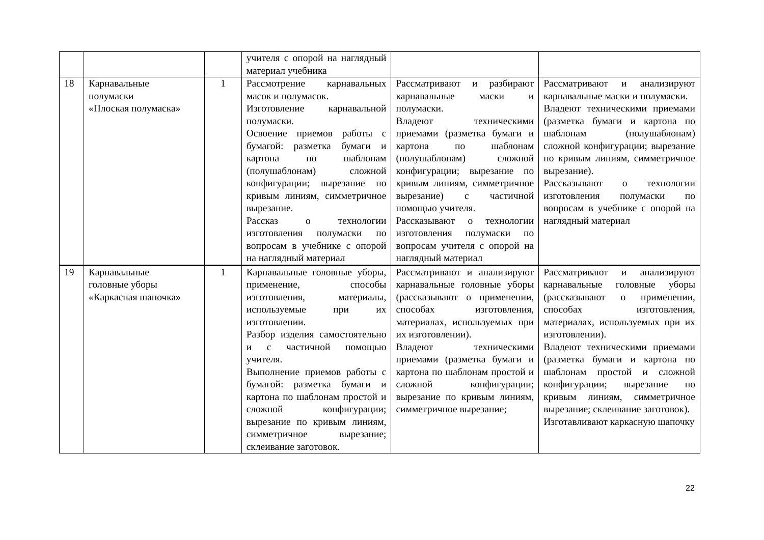| | | | учителя с опорой на наглядный материал учебника | | |
| 18 | Карнавальные полумаски «Плоская полумаска» | 1 | Рассмотрение карнавальных масок и полумасок. Изготовление карнавальной полумаски. Освоение приемов работы с бумагой: разметка бумаги и картона по шаблонам (полушаблонам) сложной конфигурации; вырезание по кривым линиям, симметричное вырезание. Рассказ о технологии изготовления полумаски по вопросам в учебнике с опорой на наглядный материал | Рассматривают и разбирают карнавальные маски и полумаски. Владеют техническими приемами (разметка бумаги и картона по шаблонам (полушаблонам) сложной конфигурации; вырезание по кривым линиям, симметричное вырезание) с частичной помощью учителя. Рассказывают о технологии изготовления полумаски по вопросам учителя с опорой на наглядный материал | Рассматривают и анализируют карнавальные маски и полумаски. Владеют техническими приемами (разметка бумаги и картона по шаблонам (полушаблонам) сложной конфигурации; вырезание по кривым линиям, симметричное вырезание). Рассказывают о технологии изготовления полумаски по вопросам в учебнике с опорой на наглядный материал |
| 19 | Карнавальные головные уборы «Каркасная шапочка» | 1 | Карнавальные головные уборы, применение, способы изготовления, материалы, используемые при их изготовлении. Разбор изделия самостоятельно и с частичной помощью учителя. Выполнение приемов работы с бумагой: разметка бумаги и картона по шаблонам простой и сложной конфигурации; вырезание по кривым линиям, симметричное вырезание; склеивание заготовок. | Рассматривают и анализируют карнавальные головные уборы (рассказывают о применении, способах изготовления, материалах, используемых при их изготовлении). Владеют техническими приемами (разметка бумаги и картона по шаблонам простой и сложной конфигурации; вырезание по кривым линиям, симметричное вырезание; | Рассматривают и анализируют карнавальные головные уборы (рассказывают о применении, способах изготовления, материалах, используемых при их изготовлении). Владеют техническими приемами (разметка бумаги и картона по шаблонам простой и сложной конфигурации; вырезание по кривым линиям, симметричное вырезание; склеивание заготовок). Изготавливают каркасную шапочку |
22